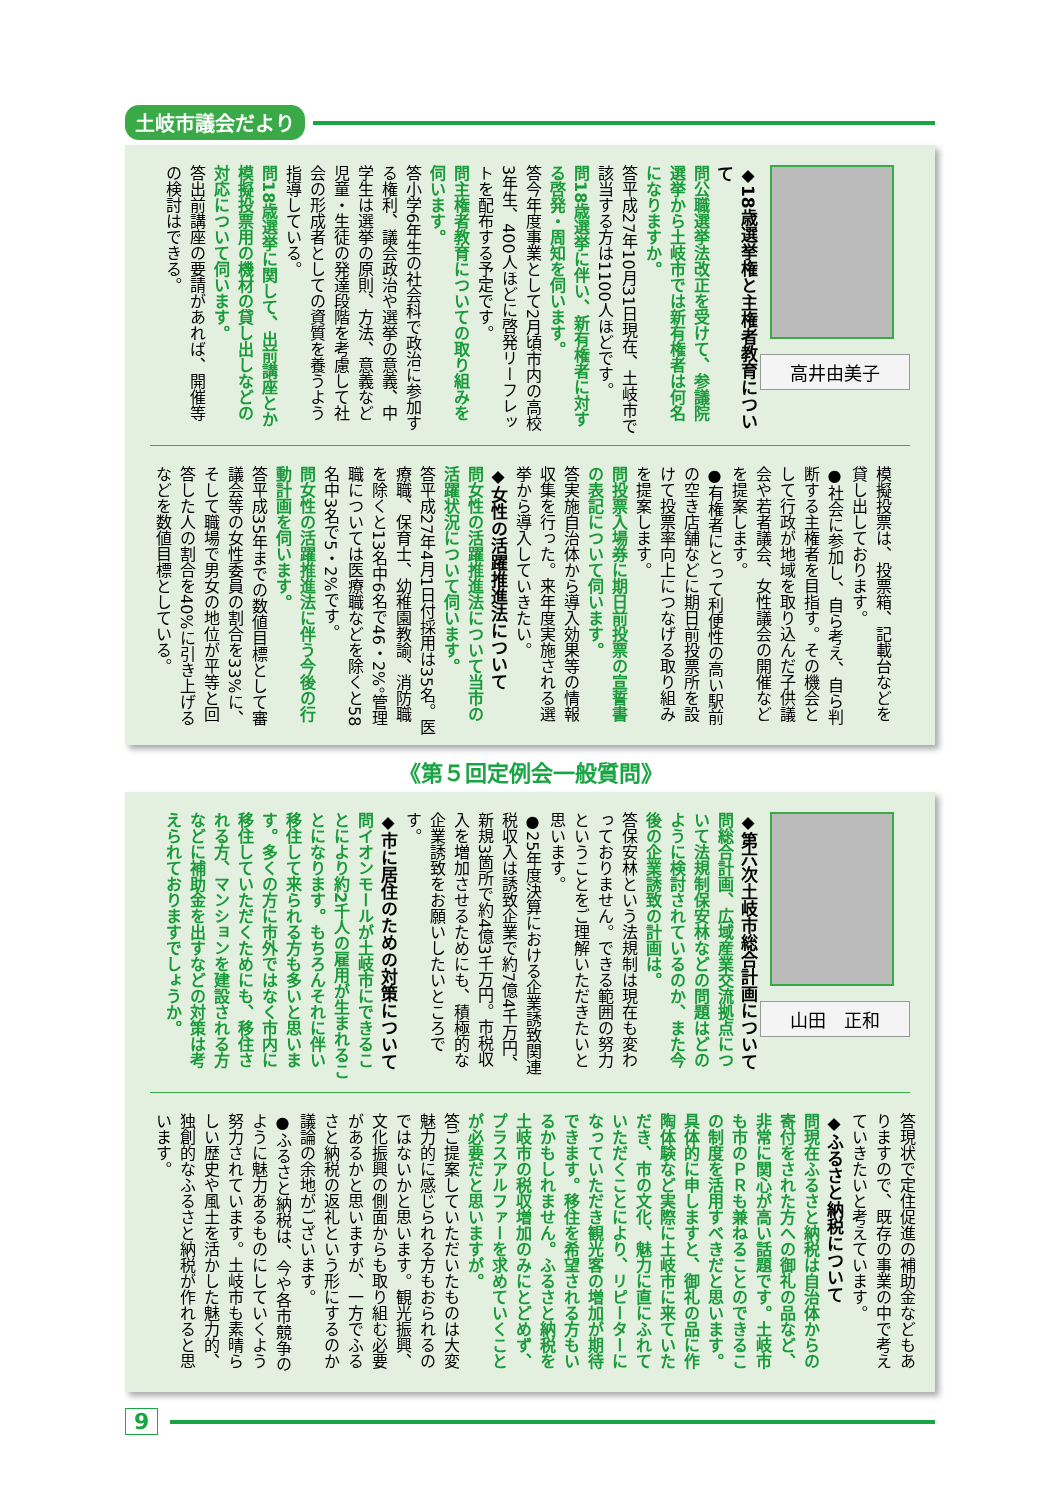土岐市議会だより
高井由美子
◆18歳選挙権と主権者教育について
問公職選挙法改正を受けて、参議院選挙から土岐市では新有権者は何名になりますか。
答平成27年10月31日現在、土岐市で該当する方は1100人ほどです。
問18歳選挙に伴い、新有権者に対する啓発・周知を伺います。
答今年度事業として2月頃市内の高校3年生、400人ほどに啓発リーフレットを配布する予定です。
問主権者教育についての取り組みを伺います。
答小学6年生の社会科で政治に参加する権利、議会政治や選挙の意義、中学生は選挙の原則、方法、意義など児童・生徒の発達段階を考慮して社会の形成者としての資質を養うよう指導している。
問18歳選挙に関して、出前講座とか模擬投票用の機材の貸し出しなどの対応について伺います。
答出前講座の要請があれば、開催等の検討はできる。
模擬投票は、投票箱、記載台などを貸し出しております。
●社会に参加し、自ら考え、自ら判断する主権者を目指す。その機会として行政が地域を取り込んだ子供議会や若者議会、女性議会の開催などを提案します。
●有権者にとって利便性の高い駅前の空き店舗などに期日前投票所を設けて投票率向上につなげる取り組みを提案します。
問投票入場券に期日前投票の宣誓書の表記について伺います。
答実施自治体から導入効果等の情報収集を行った。来年度実施される選挙から導入していきたい。
◆女性の活躍推進法について
問女性の活躍推進法について当市の活躍状況について伺います。
答平成27年4月1日付採用は35名。医療職、保育士、幼稚園教諭、消防職を除くと13名中6名で46・2%。管理職については医療職などを除くと58名中3名で5・2%です。
問女性の活躍推進法に伴う今後の行動計画を伺います。
答平成35年までの数値目標として審議会等の女性委員の割合を33%に、そして職場で男女の地位が平等と回答した人の割合を40%に引き上げるなどを数値目標としている。
《第５回定例会一般質問》
山田　正和
◆第六次土岐市総合計画について
問総合計画、広域産業交流拠点について法規制保安林などの問題はどのように検討されているのか、また今後の企業誘致の計画は。
答保安林という法規制は現在も変わっておりません。できる範囲の努力ということをご理解いただきたいと思います。
●25年度決算における企業誘致関連税収入は誘致企業で約7億4千万円、新規3箇所で約4億3千万円。市税収入を増加させるためにも、積極的な企業誘致をお願いしたいところです。
◆市に居住のための対策について
問イオンモールが土岐市にできることにより約2千人の雇用が生まれることになります。もちろんそれに伴い移住して来られる方も多いと思います。多くの方に市外ではなく市内に移住していただくためにも、移住される方、マンションを建設される方などに補助金を出すなどの対策は考えられておりますでしょうか。
答現状で定住促進の補助金などもありますので、既存の事業の中で考えていきたいと考えています。
◆ふるさと納税について
問現在ふるさと納税は自治体からの寄付をされた方への御礼の品など、非常に関心が高い話題です。土岐市も市のＰＲも兼ねることのできるこの制度を活用すべきだと思います。具体的に申しますと、御礼の品に作陶体験など実際に土岐市に来ていただき、市の文化、魅力に直にふれていただくことにより、リピーターになっていただき観光客の増加が期待できます。移住を希望される方もいるかもしれません。ふるさと納税を土岐市の税収増加のみにとどめず、プラスアルファーを求めていくことが必要だと思いますが。
答ご提案していただいたものは大変魅力的に感じられる方もおられるのではないかと思います。観光振興、文化振興の側面からも取り組む必要があるかと思いますが、一方でふるさと納税の返礼という形にするのか議論の余地がございます。
●ふるさと納税は、今や各市競争のように魅力あるものにしていくよう努力されています。土岐市も素晴らしい歴史や風土を活かした魅力的、独創的なふるさと納税が作れると思います。
9